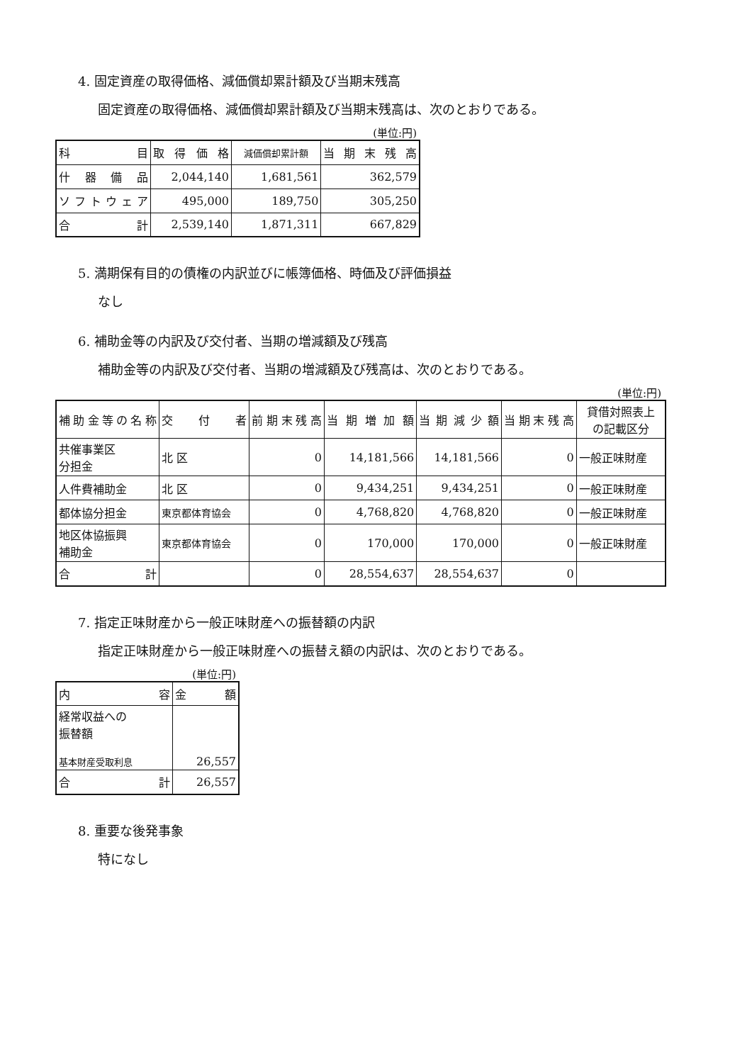4. 固定資産の取得価格、減価償却累計額及び当期末残高
固定資産の取得価格、減価償却累計額及び当期末残高は、次のとおりである。
(単位:円)
| 科 目 | 取 得 価 格 | 減価償却累計額 | 当 期 末 残 高 |
| --- | --- | --- | --- |
| 什 器 備 品 | 2,044,140 | 1,681,561 | 362,579 |
| ソフトウェア | 495,000 | 189,750 | 305,250 |
| 合 計 | 2,539,140 | 1,871,311 | 667,829 |
5. 満期保有目的の債権の内訳並びに帳簿価格、時価及び評価損益
なし
6. 補助金等の内訳及び交付者、当期の増減額及び残高
補助金等の内訳及び交付者、当期の増減額及び残高は、次のとおりである。
(単位:円)
| 補助金等の名称 | 交 付 者 | 前期末残高 | 当 期 増 加 額 | 当期減少額 | 当期末残高 | 貸借対照表上 の記載区分 |
| --- | --- | --- | --- | --- | --- | --- |
| 共催事業区 分担金 | 北 区 | 0 | 14,181,566 | 14,181,566 | 0 | 一般正味財産 |
| 人件費補助金 | 北 区 | 0 | 9,434,251 | 9,434,251 | 0 | 一般正味財産 |
| 都体協分担金 | 東京都体育協会 | 0 | 4,768,820 | 4,768,820 | 0 | 一般正味財産 |
| 地区体協振興 補助金 | 東京都体育協会 | 0 | 170,000 | 170,000 | 0 | 一般正味財産 |
| 合 計 | | 0 | 28,554,637 | 28,554,637 | 0 | |
7. 指定正味財産から一般正味財産への振替額の内訳
指定正味財産から一般正味財産への振替え額の内訳は、次のとおりである。
(単位:円)
| 内 容 | 金 額 |
| --- | --- |
| 経常収益への 振替額 基本財産受取利息 | 26,557 |
| 合 計 | 26,557 |
8. 重要な後発事象
特になし